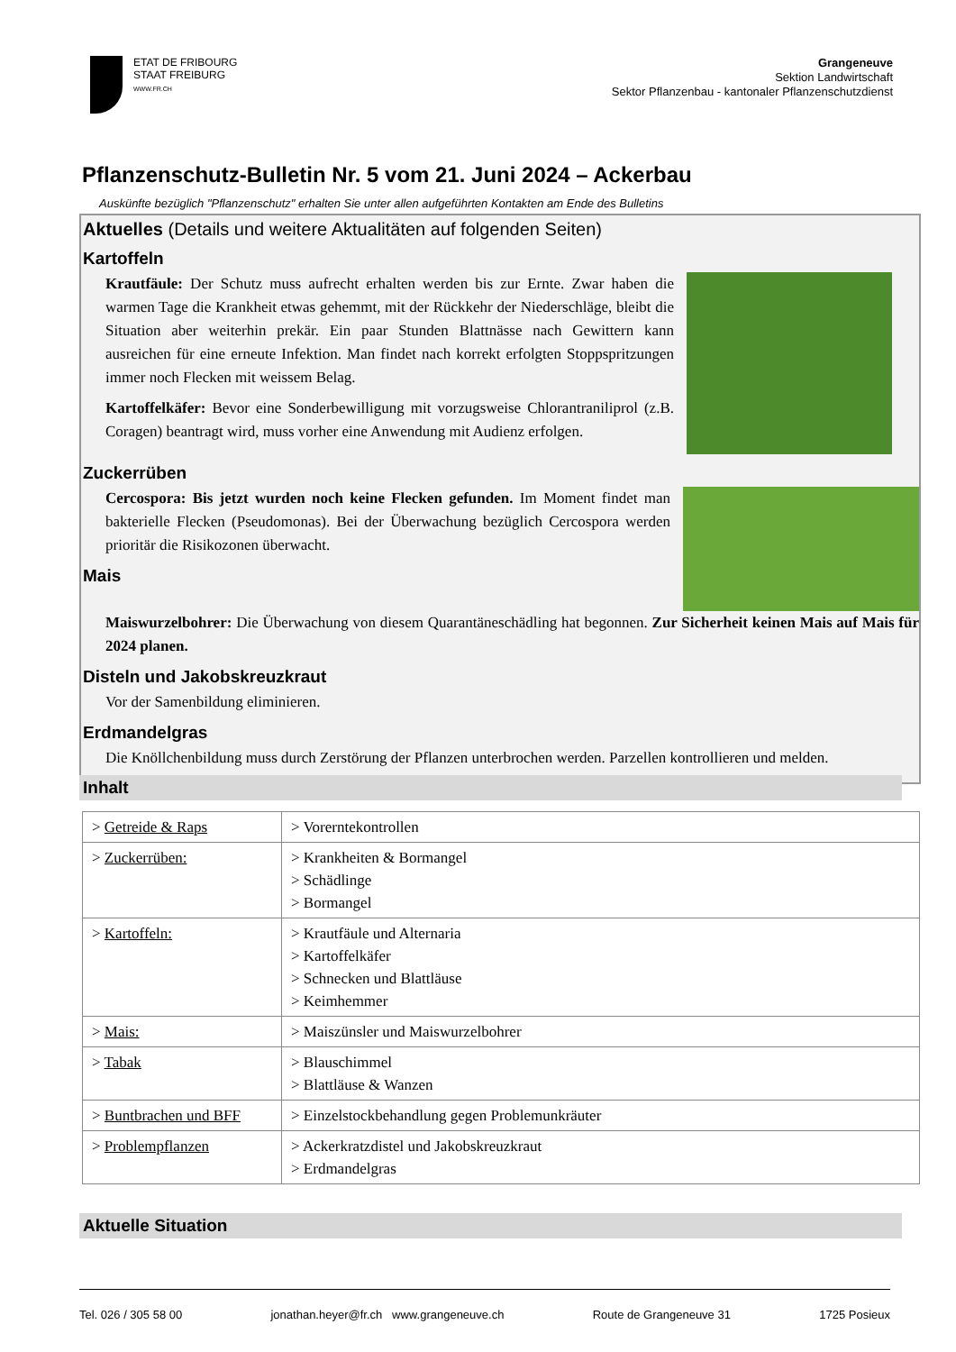ETAT DE FRIBOURG
STAAT FREIBURG
WWW.FR.CH
Grangeneuve
Sektion Landwirtschaft
Sektor Pflanzenbau - kantonaler Pflanzenschutzdienst
Pflanzenschutz-Bulletin Nr. 5 vom 21. Juni 2024 – Ackerbau
Auskünfte bezüglich "Pflanzenschutz" erhalten Sie unter allen aufgeführten Kontakten am Ende des Bulletins
Aktuelles (Details und weitere Aktualitäten auf folgenden Seiten)
Kartoffeln
Krautfäule: Der Schutz muss aufrecht erhalten werden bis zur Ernte. Zwar haben die warmen Tage die Krankheit etwas gehemmt, mit der Rückkehr der Niederschläge, bleibt die Situation aber weiterhin prekär. Ein paar Stunden Blattnässe nach Gewittern kann ausreichen für eine erneute Infektion. Man findet nach korrekt erfolgten Stoppspritzungen immer noch Flecken mit weissem Belag.
Kartoffelkäfer: Bevor eine Sonderbewilligung mit vorzugsweise Chlorantraniliprol (z.B. Coragen) beantragt wird, muss vorher eine Anwendung mit Audienz erfolgen.
Zuckerrüben
Cercospora: Bis jetzt wurden noch keine Flecken gefunden. Im Moment findet man bakterielle Flecken (Pseudomonas). Bei der Überwachung bezüglich Cercospora werden prioritär die Risikozonen überwacht.
Mais
Maiswurzelbohrer: Die Überwachung von diesem Quarantäneschädling hat begonnen. Zur Sicherheit keinen Mais auf Mais für 2024 planen.
Disteln und Jakobskreuzkraut
Vor der Samenbildung eliminieren.
Erdmandelgras
Die Knöllchenbildung muss durch Zerstörung der Pflanzen unterbrochen werden. Parzellen kontrollieren und melden.
Inhalt
| > Getreide & Raps | > Vorerntekontrollen |
| > Zuckerrüben: | > Krankheiten & Bormangel > Schädlinge > Bormangel |
| > Kartoffeln: | > Krautfäule und Alternaria > Kartoffelkäfer > Schnecken und Blattläuse > Keimhemmer |
| > Mais: | > Maiszünsler und Maiswurzelbohrer |
| > Tabak | > Blauschimmel > Blattläuse & Wanzen |
| > Buntbrachen und BFF | > Einzelstockbehandlung gegen Problemunkräuter |
| > Problempflanzen | > Ackerkratzdistel und Jakobskreuzkraut > Erdmandelgras |
Aktuelle Situation
Tel. 026 / 305 58 00 jonathan.heyer@fr.ch www.grangeneuve.ch Route de Grangeneuve 31 1725 Posieux